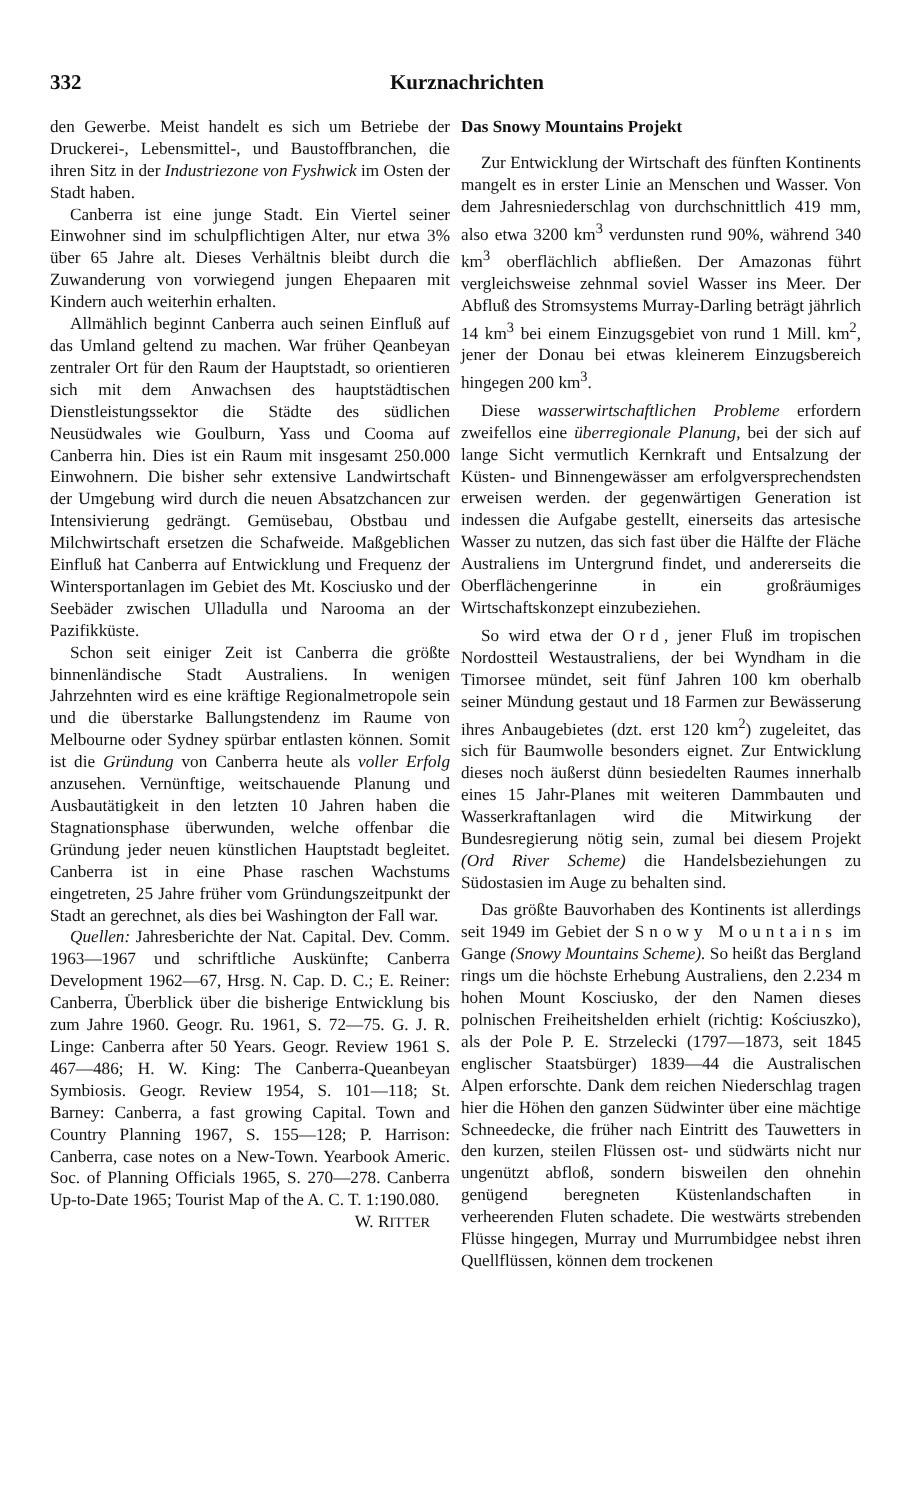332 Kurznachrichten
den Gewerbe. Meist handelt es sich um Betriebe der Druckerei-, Lebensmittel-, und Baustoffbranchen, die ihren Sitz in der Industriezone von Fyshwick im Osten der Stadt haben.
Canberra ist eine junge Stadt. Ein Viertel seiner Einwohner sind im schulpflichtigen Alter, nur etwa 3% über 65 Jahre alt. Dieses Verhältnis bleibt durch die Zuwanderung von vorwiegend jungen Ehepaaren mit Kindern auch weiterhin erhalten.
Allmählich beginnt Canberra auch seinen Einfluß auf das Umland geltend zu machen. War früher Qeanbeyan zentraler Ort für den Raum der Hauptstadt, so orientieren sich mit dem Anwachsen des hauptstädtischen Dienstleistungssektor die Städte des südlichen Neusüdwales wie Goulburn, Yass und Cooma auf Canberra hin. Dies ist ein Raum mit insgesamt 250.000 Einwohnern. Die bisher sehr extensive Landwirtschaft der Umgebung wird durch die neuen Absatzchancen zur Intensivierung gedrängt. Gemüsebau, Obstbau und Milchwirtschaft ersetzen die Schafweide. Maßgeblichen Einfluß hat Canberra auf Entwicklung und Frequenz der Wintersportanlagen im Gebiet des Mt. Kosciusko und der Seebäder zwischen Ulladulla und Narooma an der Pazifikküste.
Schon seit einiger Zeit ist Canberra die größte binnenländische Stadt Australiens. In wenigen Jahrzehnten wird es eine kräftige Regionalmetropole sein und die überstarke Ballungstendenz im Raume von Melbourne oder Sydney spürbar entlasten können. Somit ist die Gründung von Canberra heute als voller Erfolg anzusehen. Vernünftige, weitschauende Planung und Ausbautätigkeit in den letzten 10 Jahren haben die Stagnationsphase überwunden, welche offenbar die Gründung jeder neuen künstlichen Hauptstadt begleitet. Canberra ist in eine Phase raschen Wachstums eingetreten, 25 Jahre früher vom Gründungszeitpunkt der Stadt an gerechnet, als dies bei Washington der Fall war.
Quellen: Jahresberichte der Nat. Capital. Dev. Comm. 1963—1967 und schriftliche Auskünfte; Canberra Development 1962—67, Hrsg. N. Cap. D. C.; E. Reiner: Canberra, Überblick über die bisherige Entwicklung bis zum Jahre 1960. Geogr. Ru. 1961, S. 72—75. G. J. R. Linge: Canberra after 50 Years. Geogr. Review 1961 S. 467—486; H. W. King: The Canberra-Queanbeyan Symbiosis. Geogr. Review 1954, S. 101—118; St. Barney: Canberra, a fast growing Capital. Town and Country Planning 1967, S. 155—128; P. Harrison: Canberra, case notes on a New-Town. Yearbook Americ. Soc. of Planning Officials 1965, S. 270—278. Canberra Up-to-Date 1965; Tourist Map of the A. C. T. 1:190.080. W. RITTER
Das Snowy Mountains Projekt
Zur Entwicklung der Wirtschaft des fünften Kontinents mangelt es in erster Linie an Menschen und Wasser. Von dem Jahresniederschlag von durchschnittlich 419 mm, also etwa 3200 km<sup>3</sup> verdunsten rund 90%, während 340 km<sup>3</sup> oberflächlich abfließen. Der Amazonas führt vergleichsweise zehnmal soviel Wasser ins Meer. Der Abfluß des Stromsystems Murray-Darling beträgt jährlich 14 km<sup>3</sup> bei einem Einzugsgebiet von rund 1 Mill. km<sup>2</sup>, jener der Donau bei etwas kleinerem Einzugsbereich hingegen 200 km<sup>3</sup>.
Diese wasserwirtschaftlichen Probleme erfordern zweifellos eine überregionale Planung, bei der sich auf lange Sicht vermutlich Kernkraft und Entsalzung der Küsten- und Binnengewässer am erfolgversprechendsten erweisen werden. der gegenwärtigen Generation ist indessen die Aufgabe gestellt, einerseits das artesische Wasser zu nutzen, das sich fast über die Hälfte der Fläche Australiens im Untergrund findet, und andererseits die Oberflächengerinne in ein großräumiges Wirtschaftskonzept einzubeziehen.
So wird etwa der Ord, jener Fluß im tropischen Nordostteil Westaustraliens, der bei Wyndham in die Timorsee mündet, seit fünf Jahren 100 km oberhalb seiner Mündung gestaut und 18 Farmen zur Bewässerung ihres Anbaugebietes (dzt. erst 120 km<sup>2</sup>) zugeleitet, das sich für Baumwolle besonders eignet. Zur Entwicklung dieses noch äußerst dünn besiedelten Raumes innerhalb eines 15 Jahr-Planes mit weiteren Dammbauten und Wasserkraftanlagen wird die Mitwirkung der Bundesregierung nötig sein, zumal bei diesem Projekt (Ord River Scheme) die Handelsbeziehungen zu Südostasien im Auge zu behalten sind.
Das größte Bauvorhaben des Kontinents ist allerdings seit 1949 im Gebiet der Snowy Mountains im Gange (Snowy Mountains Scheme). So heißt das Bergland rings um die höchste Erhebung Australiens, den 2.234 m hohen Mount Kosciusko, der den Namen dieses polnischen Freiheitshelden erhielt (richtig: Kościuszko), als der Pole P. E. Strzelecki (1797—1873, seit 1845 englischer Staatsbürger) 1839—44 die Australischen Alpen erforschte. Dank dem reichen Niederschlag tragen hier die Höhen den ganzen Südwinter über eine mächtige Schneedecke, die früher nach Eintritt des Tauwetters in den kurzen, steilen Flüssen ost- und südwärts nicht nur ungenützt abfloß, sondern bisweilen den ohnehin genügend beregneten Küstenlandschaften in verheerenden Fluten schadete. Die westwärts strebenden Flüsse hingegen, Murray und Murrumbidgee nebst ihren Quellflüssen, können dem trockenen